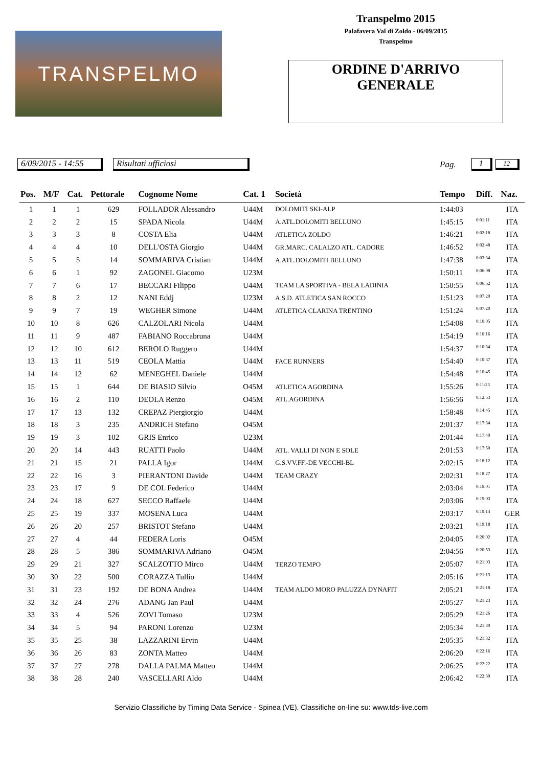TRANSPELMO
Transpelmo 2015
Palafavera Val di Zoldo - 06/09/2015
Transpelmo
ORDINE D'ARRIVO
GENERALE
6/09/2015 - 14:55 Risultati ufficiosi Pag. 1 12
| Pos. | M/F | Cat. | Pettorale | Cognome Nome | Cat. 1 | Società | Tempo | Diff. | Naz. |
| --- | --- | --- | --- | --- | --- | --- | --- | --- | --- |
| 1 | 1 | 1 | 629 | FOLLADOR Alessandro | U44M | DOLOMITI SKI-ALP | 1:44:03 | | ITA |
| 2 | 2 | 2 | 15 | SPADA Nicola | U44M | A.ATL.DOLOMITI BELLUNO | 1:45:15 | 0:01:11 | ITA |
| 3 | 3 | 3 | 8 | COSTA Elia | U44M | ATLETICA ZOLDO | 1:46:21 | 0:02:18 | ITA |
| 4 | 4 | 4 | 10 | DELL'OSTA Giorgio | U44M | GR.MARC. CALALZO ATL. CADORE | 1:46:52 | 0:02:48 | ITA |
| 5 | 5 | 5 | 14 | SOMMARIVA Cristian | U44M | A.ATL.DOLOMITI BELLUNO | 1:47:38 | 0:03:34 | ITA |
| 6 | 6 | 1 | 92 | ZAGONEL Giacomo | U23M | | 1:50:11 | 0:06:08 | ITA |
| 7 | 7 | 6 | 17 | BECCARI Filippo | U44M | TEAM LA SPORTIVA - BELA LADINIA | 1:50:55 | 0:06:52 | ITA |
| 8 | 8 | 2 | 12 | NANI Eddj | U23M | A.S.D. ATLETICA SAN ROCCO | 1:51:23 | 0:07:20 | ITA |
| 9 | 9 | 7 | 19 | WEGHER Simone | U44M | ATLETICA CLARINA TRENTINO | 1:51:24 | 0:07:20 | ITA |
| 10 | 10 | 8 | 626 | CALZOLARI Nicola | U44M | | 1:54:08 | 0:10:05 | ITA |
| 11 | 11 | 9 | 487 | FABIANO Roccabruna | U44M | | 1:54:19 | 0:10:16 | ITA |
| 12 | 12 | 10 | 612 | BEROLO Ruggero | U44M | | 1:54:37 | 0:10:34 | ITA |
| 13 | 13 | 11 | 519 | CEOLA Mattia | U44M | FACE RUNNERS | 1:54:40 | 0:10:37 | ITA |
| 14 | 14 | 12 | 62 | MENEGHEL Daniele | U44M | | 1:54:48 | 0:10:45 | ITA |
| 15 | 15 | 1 | 644 | DE BIASIO Silvio | O45M | ATLETICA AGORDINA | 1:55:26 | 0:11:23 | ITA |
| 16 | 16 | 2 | 110 | DEOLA Renzo | O45M | ATL.AGORDINA | 1:56:56 | 0:12:53 | ITA |
| 17 | 17 | 13 | 132 | CREPAZ Piergiorgio | U44M | | 1:58:48 | 0:14:45 | ITA |
| 18 | 18 | 3 | 235 | ANDRICH Stefano | O45M | | 2:01:37 | 0:17:34 | ITA |
| 19 | 19 | 3 | 102 | GRIS Enrico | U23M | | 2:01:44 | 0:17:40 | ITA |
| 20 | 20 | 14 | 443 | RUATTI Paolo | U44M | ATL. VALLI DI NON E SOLE | 2:01:53 | 0:17:50 | ITA |
| 21 | 21 | 15 | 21 | PALLA Igor | U44M | G.S.VV.FF.-DE VECCHI-BL | 2:02:15 | 0:18:12 | ITA |
| 22 | 22 | 16 | 3 | PIERANTONI Davide | U44M | TEAM CRAZY | 2:02:31 | 0:18:27 | ITA |
| 23 | 23 | 17 | 9 | DE COL Federico | U44M | | 2:03:04 | 0:19:01 | ITA |
| 24 | 24 | 18 | 627 | SECCO Raffaele | U44M | | 2:03:06 | 0:19:03 | ITA |
| 25 | 25 | 19 | 337 | MOSENA Luca | U44M | | 2:03:17 | 0:19:14 | GER |
| 26 | 26 | 20 | 257 | BRISTOT Stefano | U44M | | 2:03:21 | 0:19:18 | ITA |
| 27 | 27 | 4 | 44 | FEDERA Loris | O45M | | 2:04:05 | 0:20:02 | ITA |
| 28 | 28 | 5 | 386 | SOMMARIVA Adriano | O45M | | 2:04:56 | 0:20:53 | ITA |
| 29 | 29 | 21 | 327 | SCALZOTTO Mirco | U44M | TERZO TEMPO | 2:05:07 | 0:21:03 | ITA |
| 30 | 30 | 22 | 500 | CORAZZA Tullio | U44M | | 2:05:16 | 0:21:13 | ITA |
| 31 | 31 | 23 | 192 | DE BONA Andrea | U44M | TEAM ALDO MORO PALUZZA DYNAFIT | 2:05:21 | 0:21:18 | ITA |
| 32 | 32 | 24 | 276 | ADANG Jan Paul | U44M | | 2:05:27 | 0:21:23 | ITA |
| 33 | 33 | 4 | 526 | ZOVI Tomaso | U23M | | 2:05:29 | 0:21:26 | ITA |
| 34 | 34 | 5 | 94 | PARONI Lorenzo | U23M | | 2:05:34 | 0:21:30 | ITA |
| 35 | 35 | 25 | 38 | LAZZARINI Ervin | U44M | | 2:05:35 | 0:21:32 | ITA |
| 36 | 36 | 26 | 83 | ZONTA Matteo | U44M | | 2:06:20 | 0:22:16 | ITA |
| 37 | 37 | 27 | 278 | DALLA PALMA Matteo | U44M | | 2:06:25 | 0:22:22 | ITA |
| 38 | 38 | 28 | 240 | VASCELLARI Aldo | U44M | | 2:06:42 | 0:22:39 | ITA |
Servizio Classifiche by Timing Data Service - Spinea (VE). Classifiche on-line su: www.tds-live.com